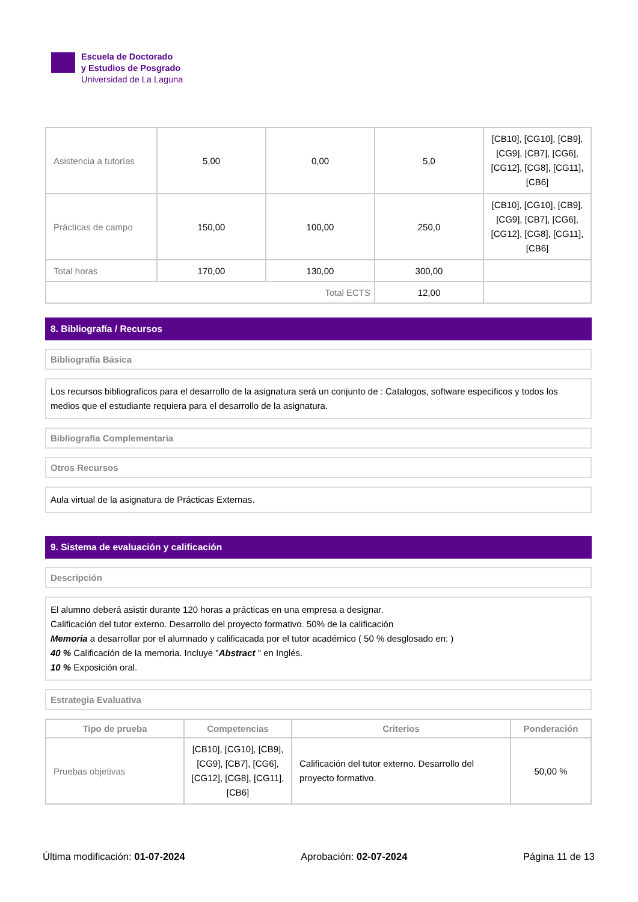Escuela de Doctorado
y Estudios de Posgrado
Universidad de La Laguna
| Asistencia a tutorías | 5,00 | 0,00 | 5,0 | [CB10], [CG10], [CB9], [CG9], [CB7], [CG6], [CG12], [CG8], [CG11], [CB6] |
| Prácticas de campo | 150,00 | 100,00 | 250,0 | [CB10], [CG10], [CB9], [CG9], [CB7], [CG6], [CG12], [CG8], [CG11], [CB6] |
| Total horas | 170,00 | 130,00 | 300,00 | |
| Total ECTS | | | 12,00 | |
8. Bibliografía / Recursos
Bibliografía Básica
Los recursos bibliograficos para el desarrollo de la asignatura será un conjunto de : Catalogos, software especificos y todos los medios que el estudiante requiera para el desarrollo de la asignatura.
Bibliografía Complementaria
Otros Recursos
Aula virtual de la asignatura de Prácticas Externas.
9. Sistema de evaluación y calificación
Descripción
El alumno deberá asistir durante 120 horas a prácticas en una empresa a designar.
Calificación del tutor externo. Desarrollo del proyecto formativo. 50% de la calificación
Memoria a desarrollar por el alumnado y calificacada por el tutor académico ( 50 % desglosado en: )
40 % Calificación de la memoria. Incluye "Abstract " en Inglés.
10 % Exposición oral.
Estrategia Evaluativa
| Tipo de prueba | Competencias | Criterios | Ponderación |
| --- | --- | --- | --- |
| Pruebas objetivas | [CB10], [CG10], [CB9], [CG9], [CB7], [CG6], [CG12], [CG8], [CG11], [CB6] | Calificación del tutor externo. Desarrollo del proyecto formativo. | 50,00 % |
Última modificación: 01-07-2024 Aprobación: 02-07-2024 Página 11 de 13